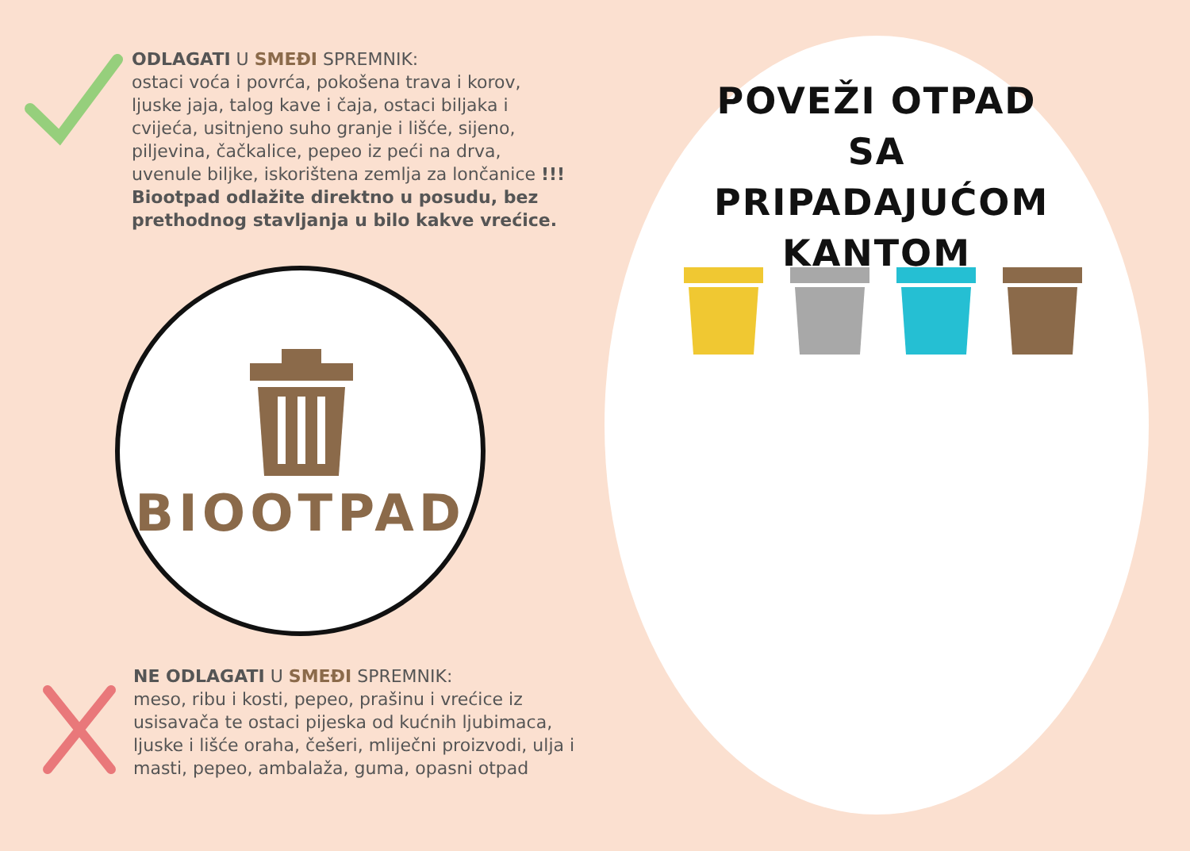ODLAGATI U SMEĐI SPREMNIK:
ostaci voća i povrća, pokošena trava i korov, ljuske jaja, talog kave i čaja, ostaci biljaka i cvijeća, usitnjeno suho granje i lišće, sijeno, piljevina, čačkalice, pepeo iz peći na drva, uvenule biljke, iskorištena zemlja za lončanice !!! Biootpad odlažite direktno u posudu, bez prethodnog stavljanja u bilo kakve vrećice.
BIOOTPAD
NE ODLAGATI U SMEĐI SPREMNIK:
meso, ribu i kosti, pepeo, prašinu i vrećice iz usisavača te ostaci pijeska od kućnih ljubimaca, ljuske i lišće oraha, češeri, mliječni proizvodi, ulja i masti, pepeo, ambalaža, guma, opasni otpad
POVEŽI OTPAD
SA PRIPADAJUĆOM
KANTOM